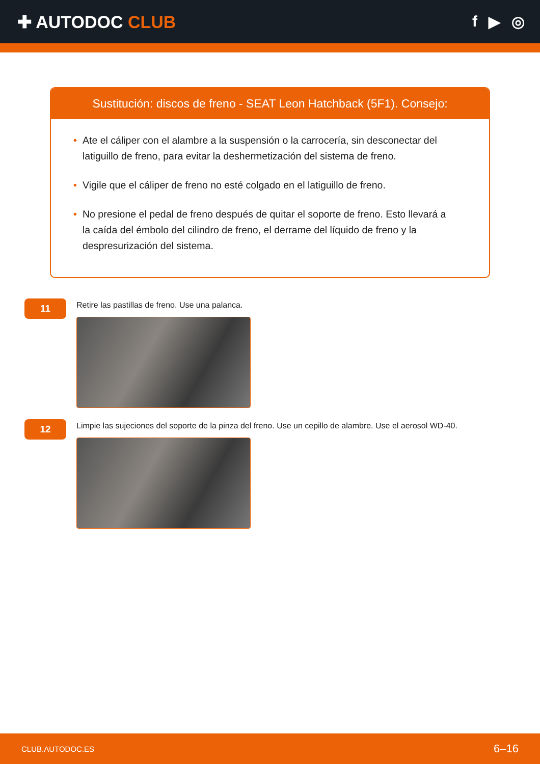✚ AUTODOC CLUB f ▶ ◎
Sustitución: discos de freno - SEAT Leon Hatchback (5F1). Consejo:
• Ate el cáliper con el alambre a la suspensión o la carrocería, sin desconectar del latiguillo de freno, para evitar la deshermetización del sistema de freno.
• Vigile que el cáliper de freno no esté colgado en el latiguillo de freno.
• No presione el pedal de freno después de quitar el soporte de freno. Esto llevará a la caída del émbolo del cilindro de freno, el derrame del líquido de freno y la despresurización del sistema.
11
Retire las pastillas de freno. Use una palanca.
12
Limpie las sujeciones del soporte de la pinza del freno. Use un cepillo de alambre. Use el aerosol WD-40.
CLUB.AUTODOC.ES 6–16